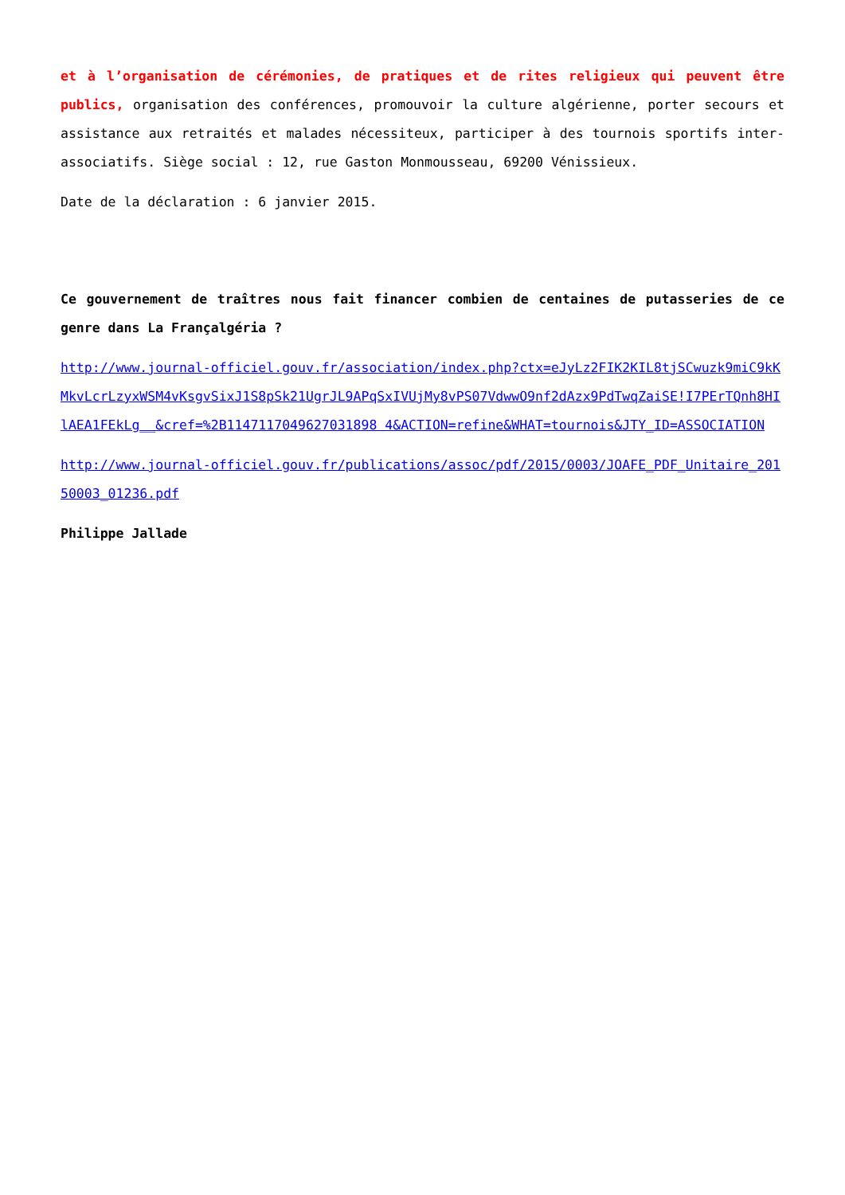et à l’organisation de cérémonies, de pratiques et de rites religieux qui peuvent être publics, organisation des conférences, promouvoir la culture algérienne, porter secours et assistance aux retraités et malades nécessiteux, participer à des tournois sportifs inter-associatifs. Siège social : 12, rue Gaston Monmousseau, 69200 Vénissieux.
Date de la déclaration : 6 janvier 2015.
Ce gouvernement de traîtres nous fait financer combien de centaines de putasseries de ce genre dans La Françalgéria ?
http://www.journal-officiel.gouv.fr/association/index.php?ctx=eJyLz2FIK2KIL8tjSCwuzk9miC9kKMkvLcrLzyxWSM4vKsgvSixJ1S8pSk21UgrJL9APqSxIVUjMy8vPS07VdwwO9nf2dAzx9PdTwqZaiSE!I7PErTQnh8HIlAEA1FEkLg__&cref=%2B1147117049627031898 4&ACTION=refine&WHAT=tournois&JTY_ID=ASSOCIATION
http://www.journal-officiel.gouv.fr/publications/assoc/pdf/2015/0003/JOAFE_PDF_Unitaire_20150003_01236.pdf
Philippe Jallade